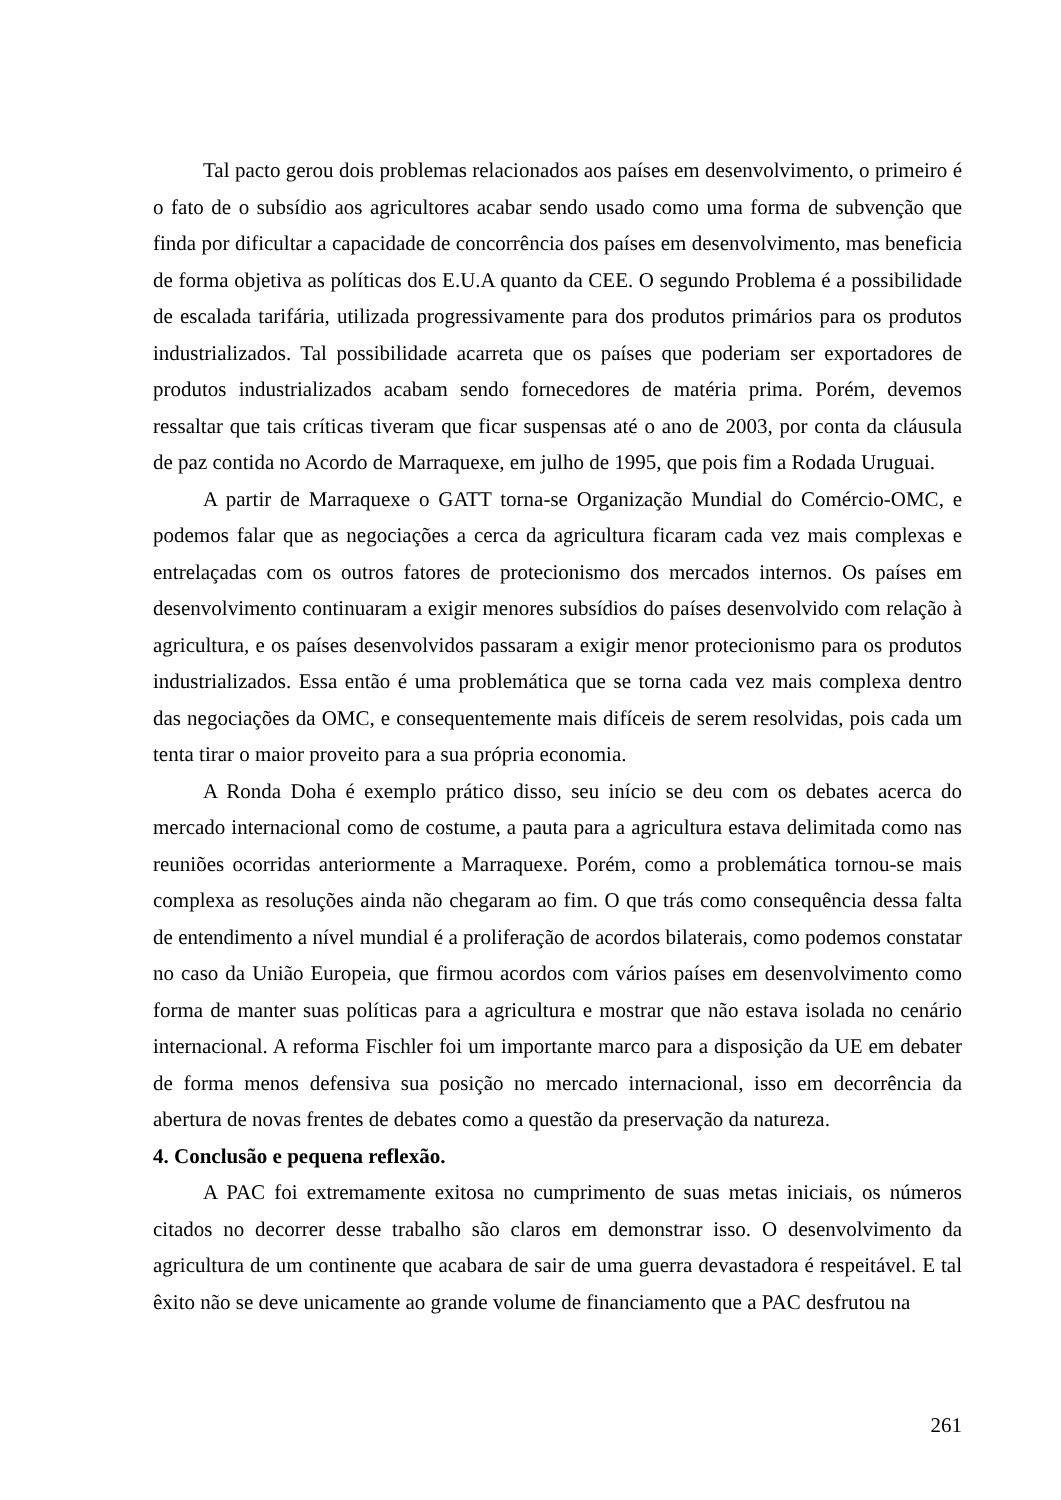Tal pacto gerou dois problemas relacionados aos países em desenvolvimento, o primeiro é o fato de o subsídio aos agricultores acabar sendo usado como uma forma de subvenção que finda por dificultar a capacidade de concorrência dos países em desenvolvimento, mas beneficia de forma objetiva as políticas dos E.U.A quanto da CEE. O segundo Problema é a possibilidade de escalada tarifária, utilizada progressivamente para dos produtos primários para os produtos industrializados. Tal possibilidade acarreta que os países que poderiam ser exportadores de produtos industrializados acabam sendo fornecedores de matéria prima. Porém, devemos ressaltar que tais críticas tiveram que ficar suspensas até o ano de 2003, por conta da cláusula de paz contida no Acordo de Marraquexe, em julho de 1995, que pois fim a Rodada Uruguai.
A partir de Marraquexe o GATT torna-se Organização Mundial do Comércio-OMC, e podemos falar que as negociações a cerca da agricultura ficaram cada vez mais complexas e entrelaçadas com os outros fatores de protecionismo dos mercados internos. Os países em desenvolvimento continuaram a exigir menores subsídios do países desenvolvido com relação à agricultura, e os países desenvolvidos passaram a exigir menor protecionismo para os produtos industrializados. Essa então é uma problemática que se torna cada vez mais complexa dentro das negociações da OMC, e consequentemente mais difíceis de serem resolvidas, pois cada um tenta tirar o maior proveito para a sua própria economia.
A Ronda Doha é exemplo prático disso, seu início se deu com os debates acerca do mercado internacional como de costume, a pauta para a agricultura estava delimitada como nas reuniões ocorridas anteriormente a Marraquexe. Porém, como a problemática tornou-se mais complexa as resoluções ainda não chegaram ao fim. O que trás como consequência dessa falta de entendimento a nível mundial é a proliferação de acordos bilaterais, como podemos constatar no caso da União Europeia, que firmou acordos com vários países em desenvolvimento como forma de manter suas políticas para a agricultura e mostrar que não estava isolada no cenário internacional. A reforma Fischler foi um importante marco para a disposição da UE em debater de forma menos defensiva sua posição no mercado internacional, isso em decorrência da abertura de novas frentes de debates como a questão da preservação da natureza.
4. Conclusão e pequena reflexão.
A PAC foi extremamente exitosa no cumprimento de suas metas iniciais, os números citados no decorrer desse trabalho são claros em demonstrar isso. O desenvolvimento da agricultura de um continente que acabara de sair de uma guerra devastadora é respeitável. E tal êxito não se deve unicamente ao grande volume de financiamento que a PAC desfrutou na
261